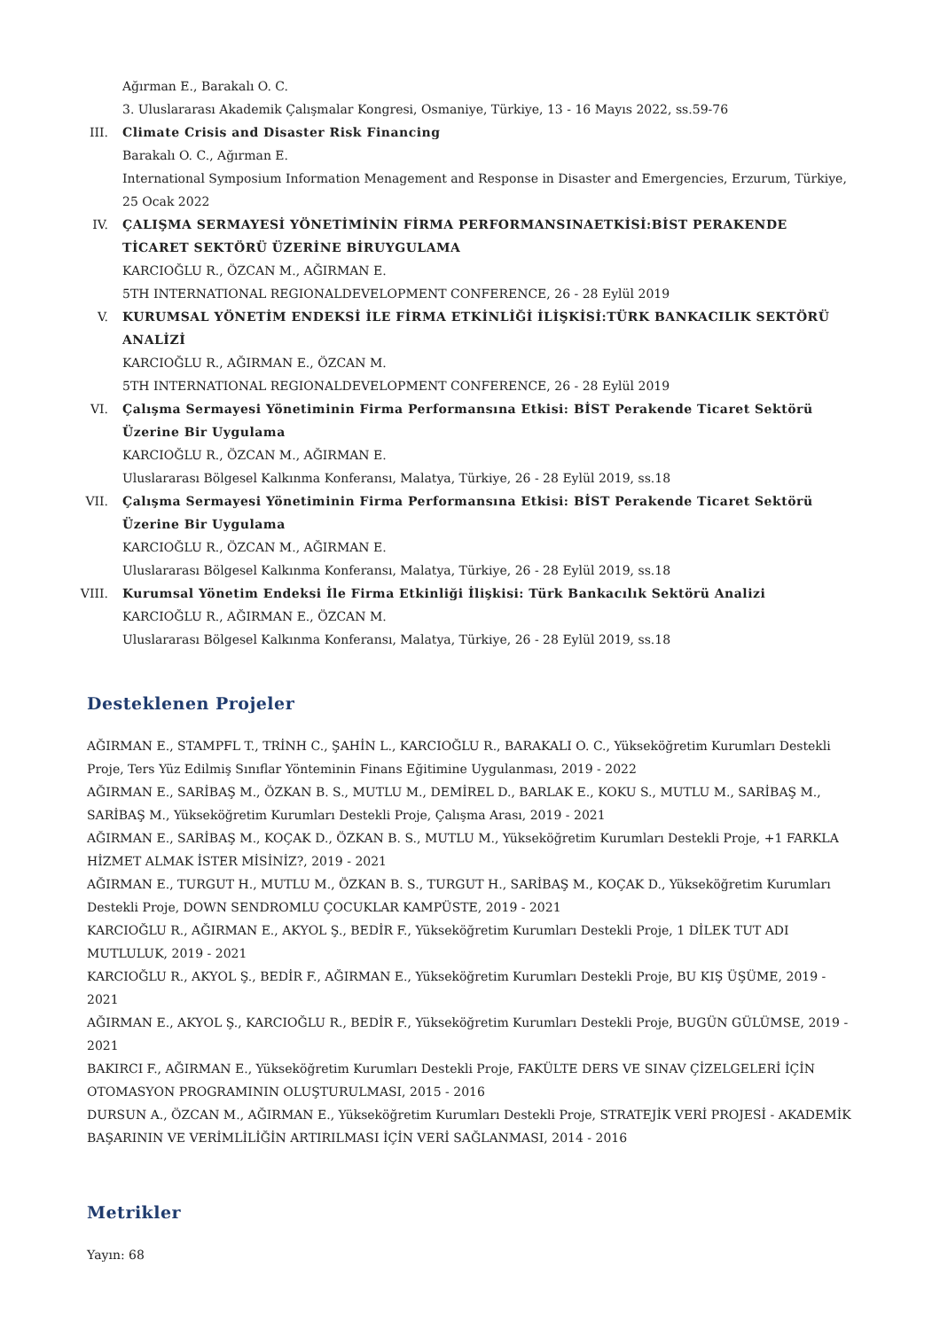Ağırman E., Barakalı O. C.
3. Uluslararası Akademik Çalışmalar Kongresi, Osmaniye, Türkiye, 13 - 16 Mayıs 2022, ss.59-76
III. Climate Crisis and Disaster Risk Financing
Barakalı O. C., Ağırman E.
International Symposium Information Menagement and Response in Disaster and Emergencies, Erzurum, Türkiye, 25 Ocak 2022
IV. ÇALIŞMA SERMAYESİ YÖNETİMİNİN FİRMA PERFORMANSINAETKİSİ:BİST PERAKENDE TİCARET SEKTÖRÜ ÜZERİNE BİRUYGULAMA
KARCIOĞLU R., ÖZCAN M., AĞIRMAN E.
5TH INTERNATIONAL REGIONALDEVELOPMENT CONFERENCE, 26 - 28 Eylül 2019
V. KURUMSAL YÖNETİM ENDEKSİ İLE FİRMA ETKİNLİĞİ İLİŞKİSİ:TÜRK BANKACILIK SEKTÖRÜ ANALİZİ
KARCIOĞLU R., AĞIRMAN E., ÖZCAN M.
5TH INTERNATIONAL REGIONALDEVELOPMENT CONFERENCE, 26 - 28 Eylül 2019
VI. Çalışma Sermayesi Yönetiminin Firma Performansına Etkisi: BİST Perakende Ticaret Sektörü Üzerine Bir Uygulama
KARCIOĞLU R., ÖZCAN M., AĞIRMAN E.
Uluslararası Bölgesel Kalkınma Konferansı, Malatya, Türkiye, 26 - 28 Eylül 2019, ss.18
VII. Çalışma Sermayesi Yönetiminin Firma Performansına Etkisi: BİST Perakende Ticaret Sektörü Üzerine Bir Uygulama
KARCIOĞLU R., ÖZCAN M., AĞIRMAN E.
Uluslararası Bölgesel Kalkınma Konferansı, Malatya, Türkiye, 26 - 28 Eylül 2019, ss.18
VIII. Kurumsal Yönetim Endeksi İle Firma Etkinliği İlişkisi: Türk Bankacılık Sektörü Analizi
KARCIOĞLU R., AĞIRMAN E., ÖZCAN M.
Uluslararası Bölgesel Kalkınma Konferansı, Malatya, Türkiye, 26 - 28 Eylül 2019, ss.18
Desteklenen Projeler
AĞIRMAN E., STAMPFL T., TRİNH C., ŞAHİN L., KARCIOĞLU R., BARAKALI O. C., Yükseköğretim Kurumları Destekli Proje, Ters Yüz Edilmiş Sınıflar Yönteminin Finans Eğitimine Uygulanması, 2019 - 2022
AĞIRMAN E., SARİBAŞ M., ÖZKAN B. S., MUTLU M., DEMİREL D., BARLAK E., KOKU S., MUTLU M., SARİBAŞ M., SARİBAŞ M., Yükseköğretim Kurumları Destekli Proje, Çalışma Arası, 2019 - 2021
AĞIRMAN E., SARİBAŞ M., KOÇAK D., ÖZKAN B. S., MUTLU M., Yükseköğretim Kurumları Destekli Proje, +1 FARKLA HİZMET ALMAK İSTER MİSİNİZ?, 2019 - 2021
AĞIRMAN E., TURGUT H., MUTLU M., ÖZKAN B. S., TURGUT H., SARİBAŞ M., KOÇAK D., Yükseköğretim Kurumları Destekli Proje, DOWN SENDROMLU ÇOCUKLAR KAMPÜSTE, 2019 - 2021
KARCIOĞLU R., AĞIRMAN E., AKYOL Ş., BEDİR F., Yükseköğretim Kurumları Destekli Proje, 1 DİLEK TUT ADI MUTLULUK, 2019 - 2021
KARCIOĞLU R., AKYOL Ş., BEDİR F., AĞIRMAN E., Yükseköğretim Kurumları Destekli Proje, BU KIŞ ÜŞÜME, 2019 - 2021
AĞIRMAN E., AKYOL Ş., KARCIOĞLU R., BEDİR F., Yükseköğretim Kurumları Destekli Proje, BUGÜN GÜLÜMSE, 2019 - 2021
BAKIRCI F., AĞIRMAN E., Yükseköğretim Kurumları Destekli Proje, FAKÜLTE DERS VE SINAV ÇİZELGELERİ İÇİN OTOMASYON PROGRAMININ OLUŞTURULMASI, 2015 - 2016
DURSUN A., ÖZCAN M., AĞIRMAN E., Yükseköğretim Kurumları Destekli Proje, STRATEJİK VERİ PROJESİ - AKADEMİK BAŞARININ VE VERİMLİLİĞİN ARTIRILMASI İÇİN VERİ SAĞLANMASI, 2014 - 2016
Metrikler
Yayın: 68